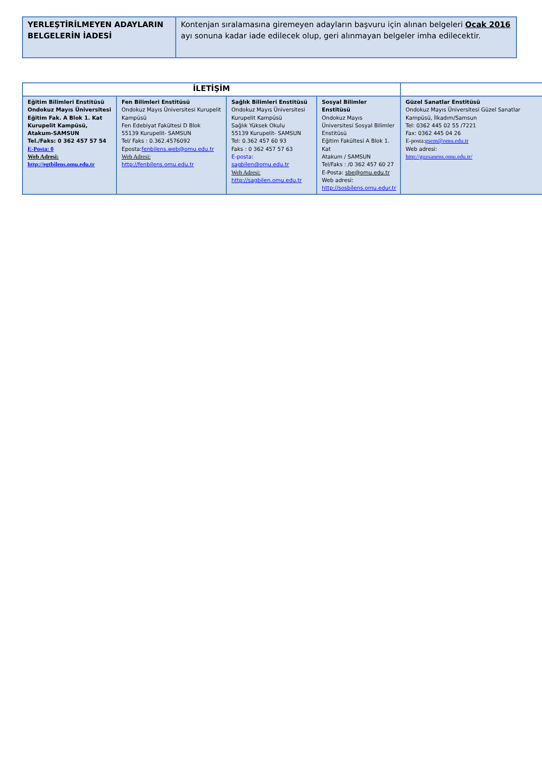| YERLEŞTİRİLMEYEN ADAYLARIN BELGELERİN İADESİ | Kontenjan sıralamasına giremeyen adayların başvuru için alınan belgeleri Ocak 2016 ayı sonuna kadar iade edilecek olup, geri alınmayan belgeler imha edilecektir. |
| İLETİŞİM | | | | |
| --- | --- | --- | --- | --- |
| Eğitim Bilimleri Enstitüsü Ondokuz Mayıs Üniversitesi Eğitim Fak. A Blok 1. Kat Kurupelit Kampüsü, Atakum-SAMSUN Tel./Faks: 0 362 457 57 54 E-Posta: 0 Web Adresi: http://egtbilens.omu.edu.tr | Fen Bilimleri Enstitüsü Ondokuz Mayıs Üniversitesi Kurupelit Kampüsü Fen Edebiyat Fakültesi D Blok 55139 Kurupelit- SAMSUN Tel/ Faks : 0.362.4576092 Eposta: fenbilens.web@omu.edu.tr Web Adresi: http://fenbilens.omu.edu.tr | Sağlık Bilimleri Enstitüsü Ondokuz Mayıs Üniversitesi Kurupelit Kampüsü Sağlık Yüksek Okulu 55139 Kurupelit- SAMSUN Tel: 0.362 457 60 93 Faks : 0 362 457 57 63 E-posta: sagbilen@omu.edu.tr Web Adresi: http://sagbilen.omu.edu.tr | Sosyal Bilimler Enstitüsü Ondokuz Mayıs Üniversitesi Sosyal Bilimler Enstitüsü Eğitim Fakültesi A Blok 1. Kat Atakum / SAMSUN Tel/Faks : /0 362 457 60 27 E-Posta: sbe@omu.edu.tr Web adresi: http://sosbilens.omu.edur.tr | Güzel Sanatlar Enstitüsü Ondokuz Mayıs Üniversitesi Güzel Sanatlar Kampüsü, İlkadım/Samsun Tel: 0362 445 02 55 /7221 Fax: 0362 445 04 26 E-posta: gsem@omu.edu.tr Web adresi: http://guzsanens.omu.edu.tr/ |